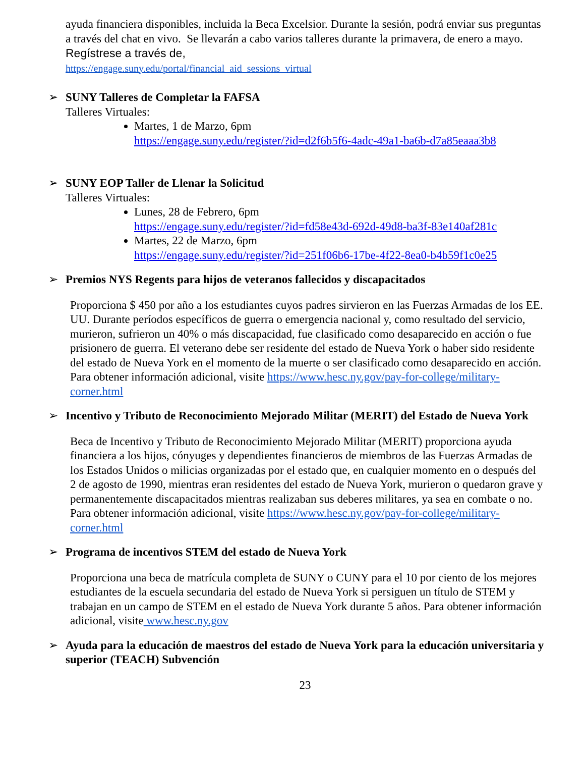ayuda financiera disponibles, incluida la Beca Excelsior. Durante la sesión, podrá enviar sus preguntas a través del chat en vivo. Se llevarán a cabo varios talleres durante la primavera, de enero a mayo. Regístrese a través de,
https://engage.suny.edu/portal/financial_aid_sessions_virtual
➢ SUNY Talleres de Completar la FAFSA
Talleres Virtuales:
Martes, 1 de Marzo, 6pm
https://engage.suny.edu/register/?id=d2f6b5f6-4adc-49a1-ba6b-d7a85eaaa3b8
➢ SUNY EOP Taller de Llenar la Solicitud
Talleres Virtuales:
Lunes, 28 de Febrero, 6pm
https://engage.suny.edu/register/?id=fd58e43d-692d-49d8-ba3f-83e140af281c
Martes, 22 de Marzo, 6pm
https://engage.suny.edu/register/?id=251f06b6-17be-4f22-8ea0-b4b59f1c0e25
➢ Premios NYS Regents para hijos de veteranos fallecidos y discapacitados
Proporciona $ 450 por año a los estudiantes cuyos padres sirvieron en las Fuerzas Armadas de los EE. UU. Durante períodos específicos de guerra o emergencia nacional y, como resultado del servicio, murieron, sufrieron un 40% o más discapacidad, fue clasificado como desaparecido en acción o fue prisionero de guerra. El veterano debe ser residente del estado de Nueva York o haber sido residente del estado de Nueva York en el momento de la muerte o ser clasificado como desaparecido en acción. Para obtener información adicional, visite https://www.hesc.ny.gov/pay-for-college/military-corner.html
➢ Incentivo y Tributo de Reconocimiento Mejorado Militar (MERIT) del Estado de Nueva York
Beca de Incentivo y Tributo de Reconocimiento Mejorado Militar (MERIT) proporciona ayuda financiera a los hijos, cónyuges y dependientes financieros de miembros de las Fuerzas Armadas de los Estados Unidos o milicias organizadas por el estado que, en cualquier momento en o después del 2 de agosto de 1990, mientras eran residentes del estado de Nueva York, murieron o quedaron grave y permanentemente discapacitados mientras realizaban sus deberes militares, ya sea en combate o no. Para obtener información adicional, visite https://www.hesc.ny.gov/pay-for-college/military-corner.html
➢ Programa de incentivos STEM del estado de Nueva York
Proporciona una beca de matrícula completa de SUNY o CUNY para el 10 por ciento de los mejores estudiantes de la escuela secundaria del estado de Nueva York si persiguen un título de STEM y trabajan en un campo de STEM en el estado de Nueva York durante 5 años. Para obtener información adicional, visite www.hesc.ny.gov
➢ Ayuda para la educación de maestros del estado de Nueva York para la educación universitaria y superior (TEACH) Subvención
23